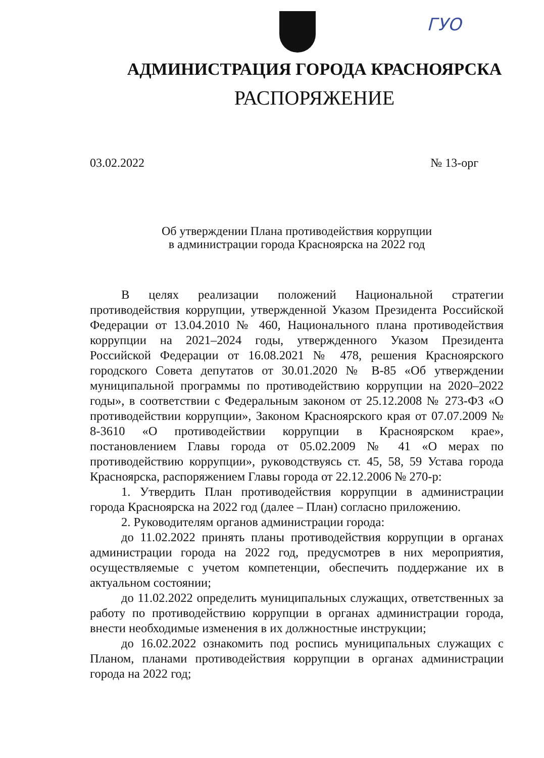ГУО
АДМИНИСТРАЦИЯ ГОРОДА КРАСНОЯРСКА
РАСПОРЯЖЕНИЕ
03.02.2022 № 13-орг
Об утверждении Плана противодействия коррупции
в администрации города Красноярска на 2022 год
В целях реализации положений Национальной стратегии противодействия коррупции, утвержденной Указом Президента Российской Федерации от 13.04.2010 № 460, Национального плана противодействия коррупции на 2021–2024 годы, утвержденного Указом Президента Российской Федерации от 16.08.2021 № 478, решения Красноярского городского Совета депутатов от 30.01.2020 № В-85 «Об утверждении муниципальной программы по противодействию коррупции на 2020–2022 годы», в соответствии с Федеральным законом от 25.12.2008 № 273-ФЗ «О противодействии коррупции», Законом Красноярского края от 07.07.2009 № 8-3610 «О противодействии коррупции в Красноярском крае», постановлением Главы города от 05.02.2009 № 41 «О мерах по противодействию коррупции», руководствуясь ст. 45, 58, 59 Устава города Красноярска, распоряжением Главы города от 22.12.2006 № 270-р:
1. Утвердить План противодействия коррупции в администрации города Красноярска на 2022 год (далее – План) согласно приложению.
2. Руководителям органов администрации города:
до 11.02.2022 принять планы противодействия коррупции в органах администрации города на 2022 год, предусмотрев в них мероприятия, осуществляемые с учетом компетенции, обеспечить поддержание их в актуальном состоянии;
до 11.02.2022 определить муниципальных служащих, ответственных за работу по противодействию коррупции в органах администрации города, внести необходимые изменения в их должностные инструкции;
до 16.02.2022 ознакомить под роспись муниципальных служащих с Планом, планами противодействия коррупции в органах администрации города на 2022 год;